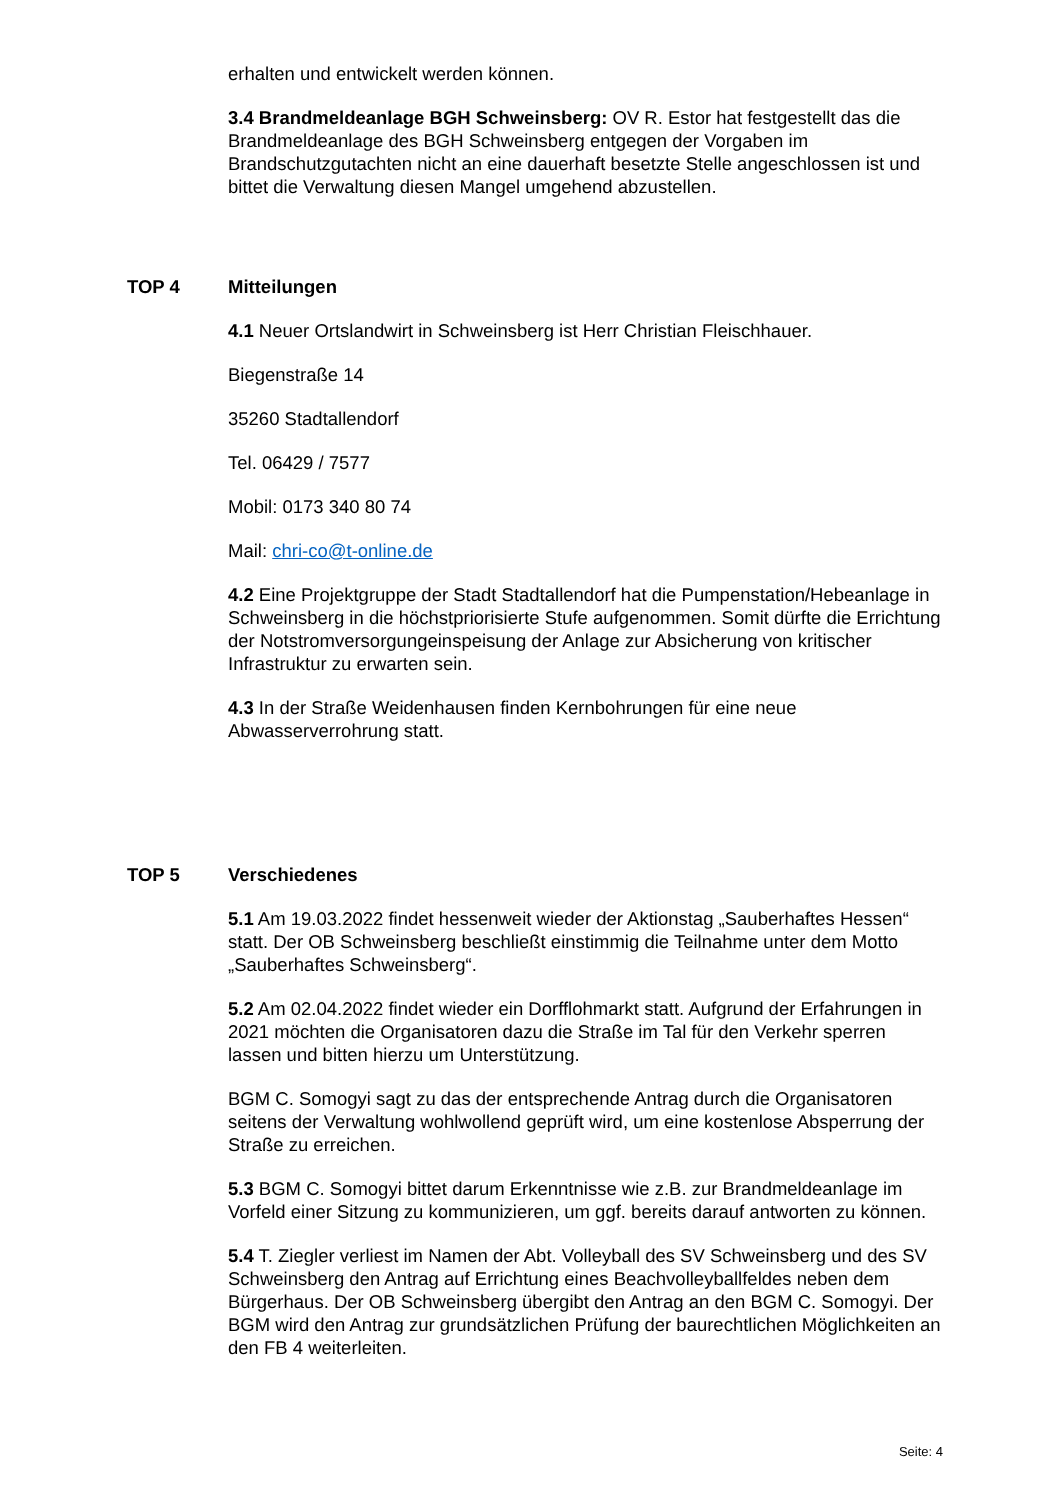erhalten und entwickelt werden können.
3.4 Brandmeldeanlage BGH Schweinsberg: OV R. Estor hat festgestellt das die Brandmeldeanlage des BGH Schweinsberg entgegen der Vorgaben im Brandschutzgutachten nicht an eine dauerhaft besetzte Stelle angeschlossen ist und bittet die Verwaltung diesen Mangel umgehend abzustellen.
TOP 4 Mitteilungen
4.1 Neuer Ortslandwirt in Schweinsberg ist Herr Christian Fleischhauer.
Biegenstraße 14
35260 Stadtallendorf
Tel. 06429 / 7577
Mobil: 0173 340 80 74
Mail: chri-co@t-online.de
4.2 Eine Projektgruppe der Stadt Stadtallendorf hat die Pumpenstation/Hebeanlage in Schweinsberg in die höchstpriorisierte Stufe aufgenommen. Somit dürfte die Errichtung der Notstromversorgungeinspeisung der Anlage zur Absicherung von kritischer Infrastruktur zu erwarten sein.
4.3 In der Straße Weidenhausen finden Kernbohrungen für eine neue Abwasserverrohrung statt.
TOP 5 Verschiedenes
5.1 Am 19.03.2022 findet hessenweit wieder der Aktionstag „Sauberhaftes Hessen“ statt. Der OB Schweinsberg beschließt einstimmig die Teilnahme unter dem Motto „Sauberhaftes Schweinsberg“.
5.2 Am 02.04.2022 findet wieder ein Dorfflohmarkt statt. Aufgrund der Erfahrungen in 2021 möchten die Organisatoren dazu die Straße im Tal für den Verkehr sperren lassen und bitten hierzu um Unterstützung.
BGM C. Somogyi sagt zu das der entsprechende Antrag durch die Organisatoren seitens der Verwaltung wohlwollend geprüft wird, um eine kostenlose Absperrung der Straße zu erreichen.
5.3 BGM C. Somogyi bittet darum Erkenntnisse wie z.B. zur Brandmeldeanlage im Vorfeld einer Sitzung zu kommunizieren, um ggf. bereits darauf antworten zu können.
5.4 T. Ziegler verliest im Namen der Abt. Volleyball des SV Schweinsberg und des SV Schweinsberg den Antrag auf Errichtung eines Beachvolleyballfeldes neben dem Bürgerhaus. Der OB Schweinsberg übergibt den Antrag an den BGM C. Somogyi. Der BGM wird den Antrag zur grundsätzlichen Prüfung der baurechtlichen Möglichkeiten an den FB 4 weiterleiten.
Seite: 4